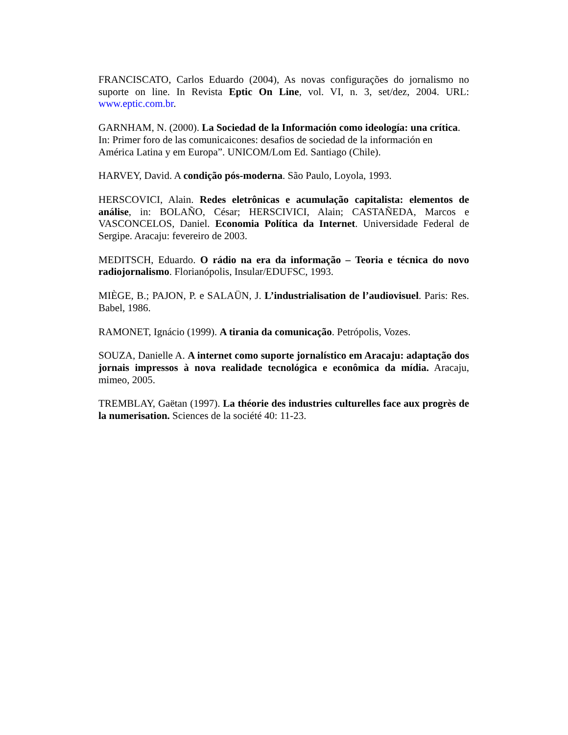FRANCISCATO, Carlos Eduardo (2004), As novas configurações do jornalismo no suporte on line. In Revista Eptic On Line, vol. VI, n. 3, set/dez, 2004. URL: www.eptic.com.br.
GARNHAM, N. (2000). La Sociedad de la Información como ideología: una crítica.
In: Primer foro de las comunicaicones: desafios de sociedad de la información en
América Latina y em Europa”. UNICOM/Lom Ed. Santiago (Chile).
HARVEY, David. A condição pós-moderna. São Paulo, Loyola, 1993.
HERSCOVICI, Alain. Redes eletrônicas e acumulação capitalista: elementos de análise, in: BOLAÑO, César; HERSCIVICI, Alain; CASTAÑEDA, Marcos e VASCONCELOS, Daniel. Economia Política da Internet. Universidade Federal de Sergipe. Aracaju: fevereiro de 2003.
MEDITSCH, Eduardo. O rádio na era da informação – Teoria e técnica do novo radiojornalismo. Florianópolis, Insular/EDUFSC, 1993.
MIÈGE, B.; PAJON, P. e SALAÜN, J. L’industrialisation de l’audiovisuel. Paris: Res. Babel, 1986.
RAMONET, Ignácio (1999). A tirania da comunicação. Petrópolis, Vozes.
SOUZA, Danielle A. A internet como suporte jornalístico em Aracaju: adaptação dos jornais impressos à nova realidade tecnológica e econômica da mídia. Aracaju, mimeo, 2005.
TREMBLAY, Gaëtan (1997). La théorie des industries culturelles face aux progrès de la numerisation. Sciences de la société 40: 11-23.